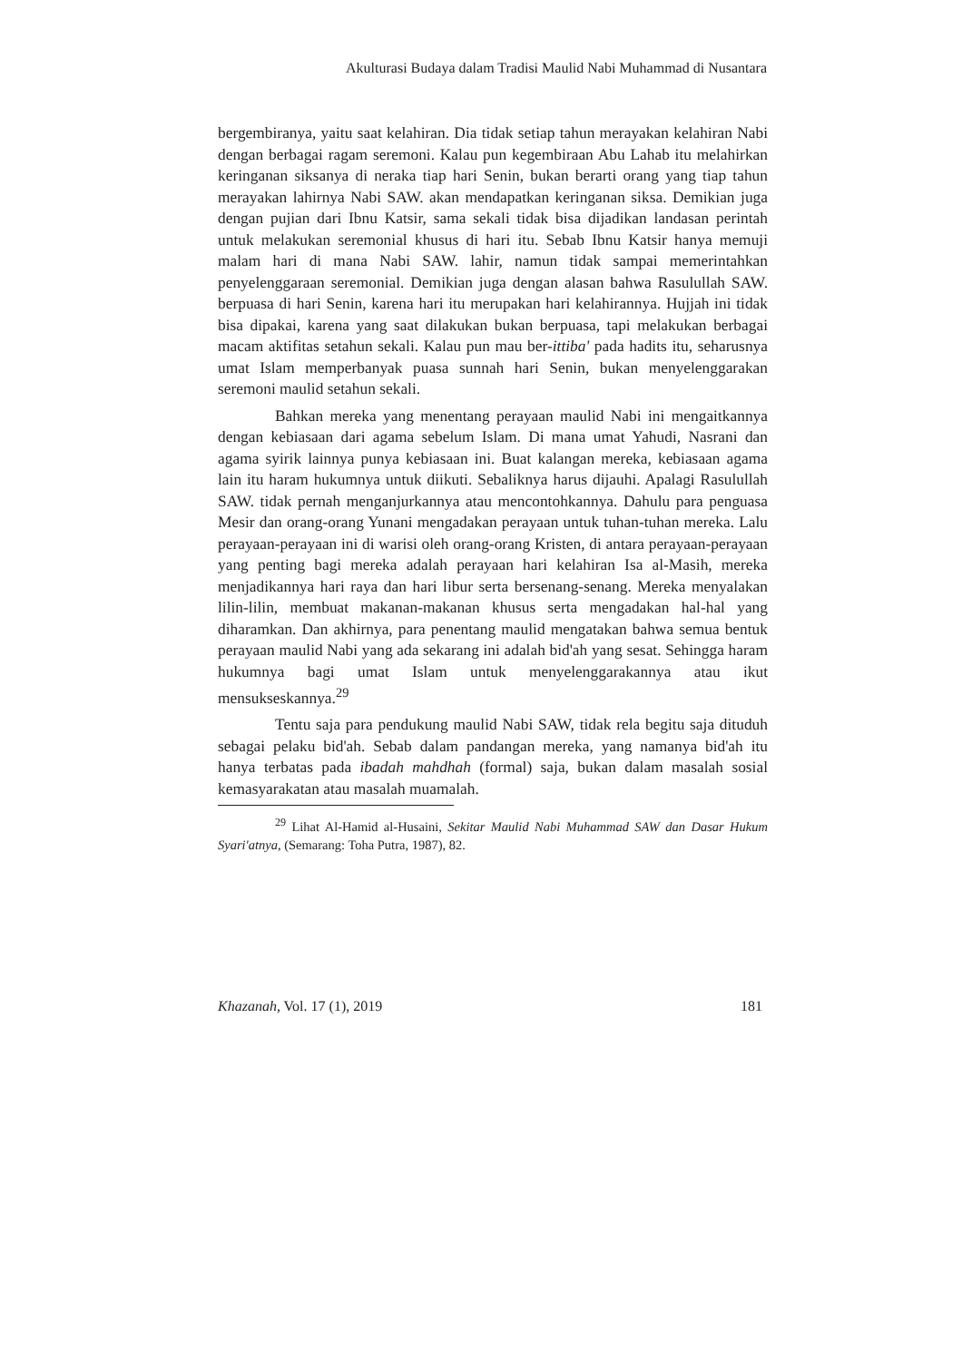Akulturasi Budaya dalam Tradisi Maulid Nabi Muhammad di Nusantara
bergembiranya, yaitu saat kelahiran. Dia tidak setiap tahun merayakan kelahiran Nabi dengan berbagai ragam seremoni. Kalau pun kegembiraan Abu Lahab itu melahirkan keringanan siksanya di neraka tiap hari Senin, bukan berarti orang yang tiap tahun merayakan lahirnya Nabi SAW. akan mendapatkan keringanan siksa. Demikian juga dengan pujian dari Ibnu Katsir, sama sekali tidak bisa dijadikan landasan perintah untuk melakukan seremonial khusus di hari itu. Sebab Ibnu Katsir hanya memuji malam hari di mana Nabi SAW. lahir, namun tidak sampai memerintahkan penyelenggaraan seremonial. Demikian juga dengan alasan bahwa Rasulullah SAW. berpuasa di hari Senin, karena hari itu merupakan hari kelahirannya. Hujjah ini tidak bisa dipakai, karena yang saat dilakukan bukan berpuasa, tapi melakukan berbagai macam aktifitas setahun sekali. Kalau pun mau ber-ittiba' pada hadits itu, seharusnya umat Islam memperbanyak puasa sunnah hari Senin, bukan menyelenggarakan seremoni maulid setahun sekali.
Bahkan mereka yang menentang perayaan maulid Nabi ini mengaitkannya dengan kebiasaan dari agama sebelum Islam. Di mana umat Yahudi, Nasrani dan agama syirik lainnya punya kebiasaan ini. Buat kalangan mereka, kebiasaan agama lain itu haram hukumnya untuk diikuti. Sebaliknya harus dijauhi. Apalagi Rasulullah SAW. tidak pernah menganjurkannya atau mencontohkannya. Dahulu para penguasa Mesir dan orang-orang Yunani mengadakan perayaan untuk tuhan-tuhan mereka. Lalu perayaan-perayaan ini di warisi oleh orang-orang Kristen, di antara perayaan-perayaan yang penting bagi mereka adalah perayaan hari kelahiran Isa al-Masih, mereka menjadikannya hari raya dan hari libur serta bersenang-senang. Mereka menyalakan lilin-lilin, membuat makanan-makanan khusus serta mengadakan hal-hal yang diharamkan. Dan akhirnya, para penentang maulid mengatakan bahwa semua bentuk perayaan maulid Nabi yang ada sekarang ini adalah bid'ah yang sesat. Sehingga haram hukumnya bagi umat Islam untuk menyelenggarakannya atau ikut mensukseskannya.<sup>29</sup>
Tentu saja para pendukung maulid Nabi SAW, tidak rela begitu saja dituduh sebagai pelaku bid'ah. Sebab dalam pandangan mereka, yang namanya bid'ah itu hanya terbatas pada ibadah mahdhah (formal) saja, bukan dalam masalah sosial kemasyarakatan atau masalah muamalah.
<sup>29</sup> Lihat Al-Hamid al-Husaini, Sekitar Maulid Nabi Muhammad SAW dan Dasar Hukum Syari'atnya, (Semarang: Toha Putra, 1987), 82.
Khazanah, Vol. 17 (1), 2019 181